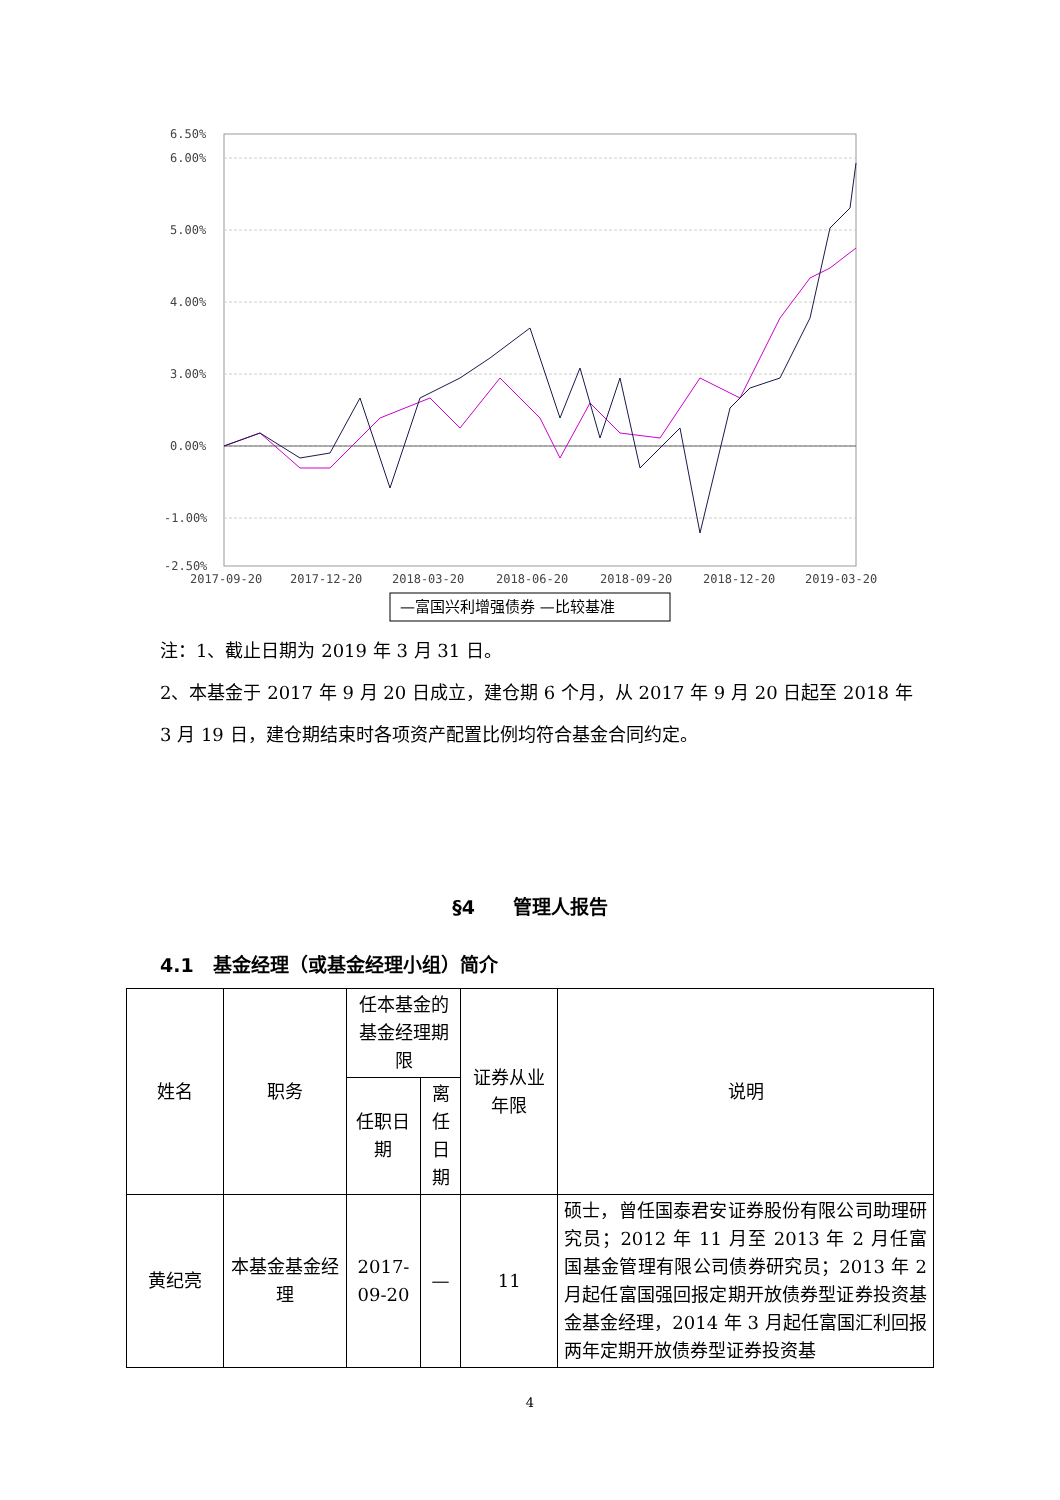6.50%
6.00%
5.00%
4.00%
3.00%
0.00%
-1.00%
-2.50%
2017-09-20
2017-12-20
2018-03-20
2018-06-20
2018-09-20
2018-12-20
2019-03-20
—富国兴利增强债券 —比较基准
注：1、截止日期为 2019 年 3 月 31 日。
2、本基金于 2017 年 9 月 20 日成立，建仓期 6 个月，从 2017 年 9 月 20 日起至 2018 年 3 月 19 日，建仓期结束时各项资产配置比例均符合基金合同约定。
§4　　管理人报告
4.1　基金经理（或基金经理小组）简介
| 姓名 | 职务 | 任本基金的基金经理期限 | | 证券从业年限 | 说明 |
| --- | --- | --- | --- | --- | --- |
| | | 任职日期 | 离任日期 | | |
| 黄纪亮 | 本基金基金经理 | 2017-09-20 | — | 11 | 硕士，曾任国泰君安证券股份有限公司助理研究员；2012 年 11 月至 2013 年 2 月任富国基金管理有限公司债券研究员；2013 年 2 月起任富国强回报定期开放债券型证券投资基金基金经理，2014 年 3 月起任富国汇利回报两年定期开放债券型证券投资基 |
4